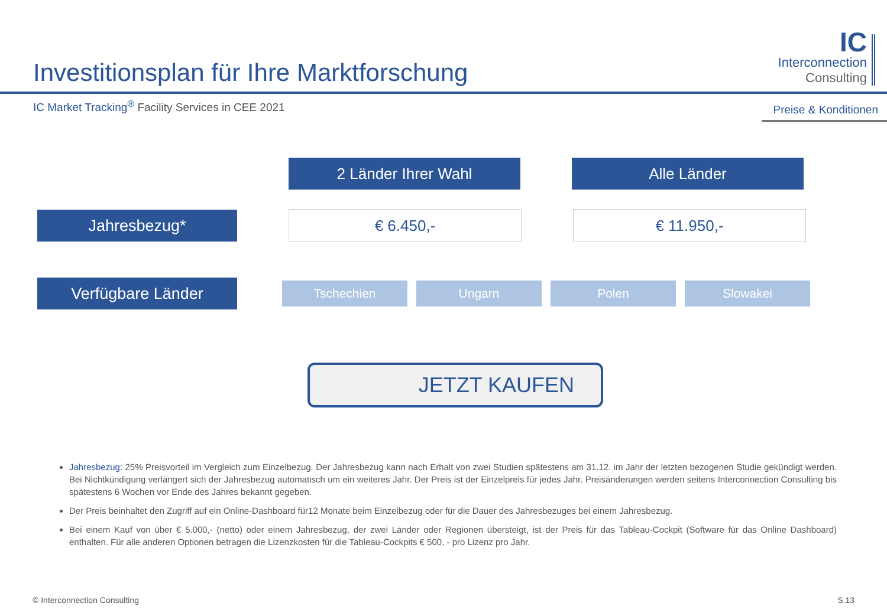Investitionsplan für Ihre Marktforschung
IC
Interconnection
Consulting
IC Market Tracking<sup>®</sup> Facility Services in CEE 2021
Preise & Konditionen
2 Länder Ihrer Wahl Alle Länder
Jahresbezug* € 6.450,- € 11.950,-
Verfügbare Länder
Tschechien Ungarn Polen Slowakei
JETZT KAUFEN
Jahresbezug: 25% Preisvorteil im Vergleich zum Einzelbezug. Der Jahresbezug kann nach Erhalt von zwei Studien spätestens am 31.12. im Jahr der letzten bezogenen Studie gekündigt werden. Bei Nichtkündigung verlängert sich der Jahresbezug automatisch um ein weiteres Jahr. Der Preis ist der Einzelpreis für jedes Jahr. Preisänderungen werden seitens Interconnection Consulting bis spätestens 6 Wochen vor Ende des Jahres bekannt gegeben.
Der Preis beinhaltet den Zugriff auf ein Online-Dashboard für12 Monate beim Einzelbezug oder für die Dauer des Jahresbezuges bei einem Jahresbezug.
Bei einem Kauf von über € 5.000,- (netto) oder einem Jahresbezug, der zwei Länder oder Regionen übersteigt, ist der Preis für das Tableau-Cockpit (Software für das Online Dashboard) enthalten. Für alle anderen Optionen betragen die Lizenzkosten für die Tableau-Cockpits € 500, - pro Lizenz pro Jahr.
© Interconnection Consulting S.13